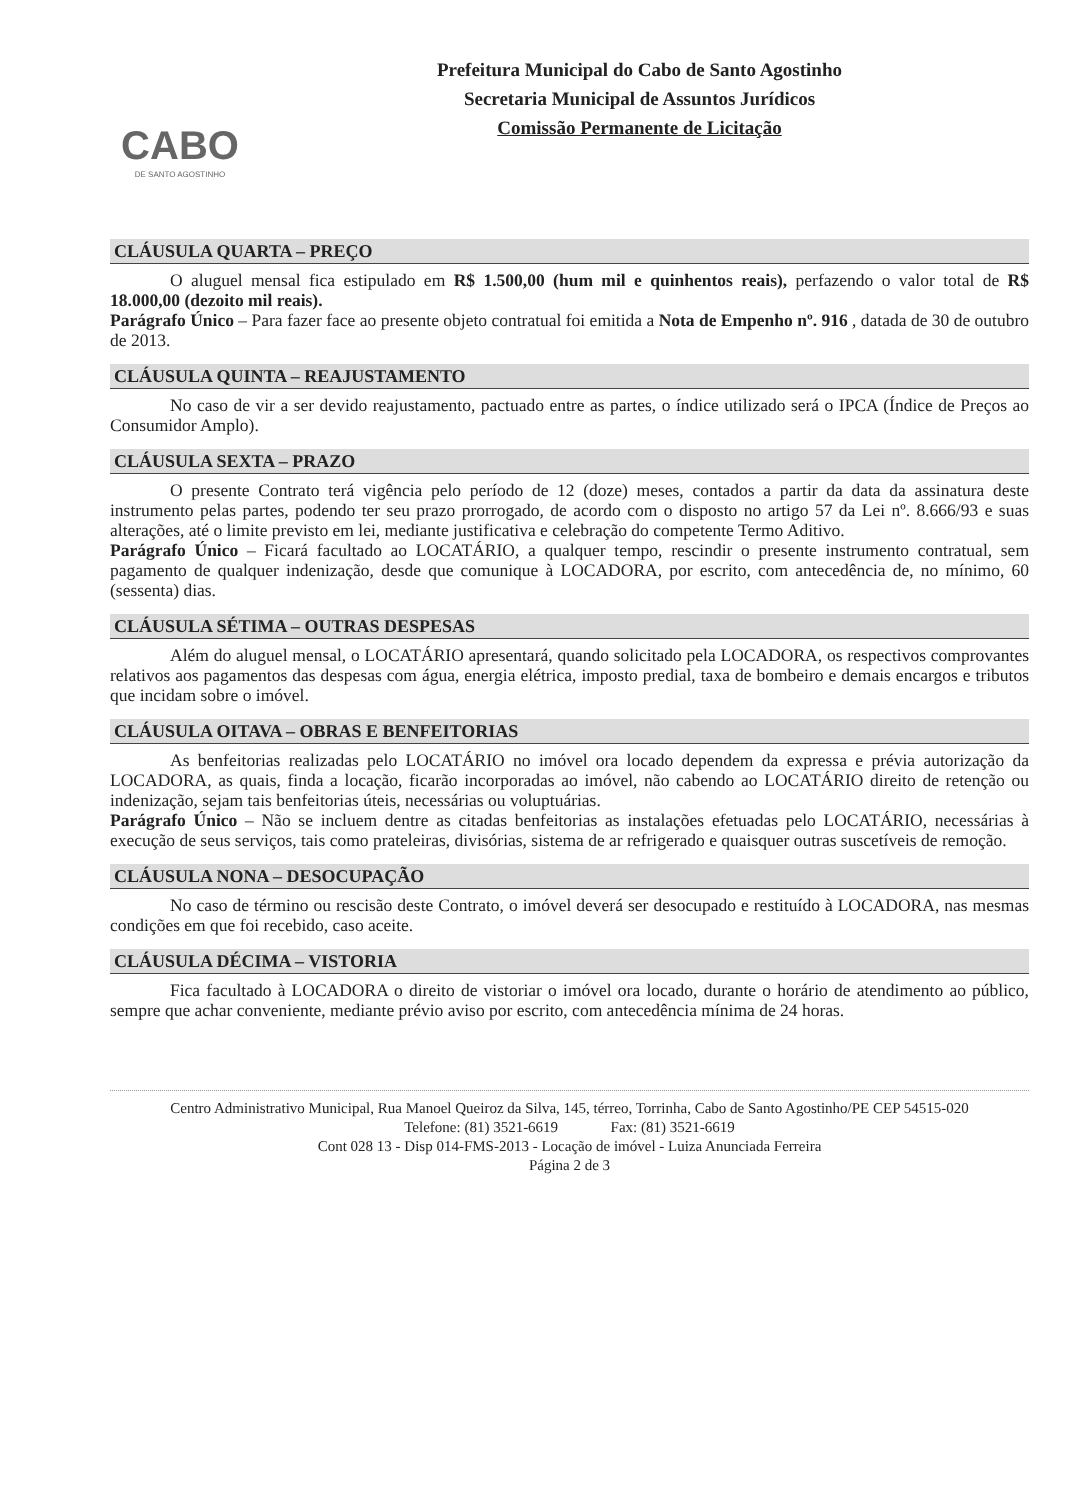CABO
DE SANTO AGOSTINHO
Prefeitura Municipal do Cabo de Santo Agostinho
Secretaria Municipal de Assuntos Jurídicos
Comissão Permanente de Licitação
CLÁUSULA QUARTA – PREÇO
O aluguel mensal fica estipulado em R$ 1.500,00 (hum mil e quinhentos reais), perfazendo o valor total de R$ 18.000,00 (dezoito mil reais).
Parágrafo Único – Para fazer face ao presente objeto contratual foi emitida a Nota de Empenho nº. 916 , datada de 30 de outubro de 2013.
CLÁUSULA QUINTA – REAJUSTAMENTO
No caso de vir a ser devido reajustamento, pactuado entre as partes, o índice utilizado será o IPCA (Índice de Preços ao Consumidor Amplo).
CLÁUSULA SEXTA – PRAZO
O presente Contrato terá vigência pelo período de 12 (doze) meses, contados a partir da data da assinatura deste instrumento pelas partes, podendo ter seu prazo prorrogado, de acordo com o disposto no artigo 57 da Lei nº. 8.666/93 e suas alterações, até o limite previsto em lei, mediante justificativa e celebração do competente Termo Aditivo.
Parágrafo Único – Ficará facultado ao LOCATÁRIO, a qualquer tempo, rescindir o presente instrumento contratual, sem pagamento de qualquer indenização, desde que comunique à LOCADORA, por escrito, com antecedência de, no mínimo, 60 (sessenta) dias.
CLÁUSULA SÉTIMA – OUTRAS DESPESAS
Além do aluguel mensal, o LOCATÁRIO apresentará, quando solicitado pela LOCADORA, os respectivos comprovantes relativos aos pagamentos das despesas com água, energia elétrica, imposto predial, taxa de bombeiro e demais encargos e tributos que incidam sobre o imóvel.
CLÁUSULA OITAVA – OBRAS E BENFEITORIAS
As benfeitorias realizadas pelo LOCATÁRIO no imóvel ora locado dependem da expressa e prévia autorização da LOCADORA, as quais, finda a locação, ficarão incorporadas ao imóvel, não cabendo ao LOCATÁRIO direito de retenção ou indenização, sejam tais benfeitorias úteis, necessárias ou voluptuárias.
Parágrafo Único – Não se incluem dentre as citadas benfeitorias as instalações efetuadas pelo LOCATÁRIO, necessárias à execução de seus serviços, tais como prateleiras, divisórias, sistema de ar refrigerado e quaisquer outras suscetíveis de remoção.
CLÁUSULA NONA – DESOCUPAÇÃO
No caso de término ou rescisão deste Contrato, o imóvel deverá ser desocupado e restituído à LOCADORA, nas mesmas condições em que foi recebido, caso aceite.
CLÁUSULA DÉCIMA – VISTORIA
Fica facultado à LOCADORA o direito de vistoriar o imóvel ora locado, durante o horário de atendimento ao público, sempre que achar conveniente, mediante prévio aviso por escrito, com antecedência mínima de 24 horas.
Centro Administrativo Municipal, Rua Manoel Queiroz da Silva, 145, térreo, Torrinha, Cabo de Santo Agostinho/PE CEP 54515-020
Telefone: (81) 3521-6619 Fax: (81) 3521-6619
Cont 028 13 - Disp 014-FMS-2013 - Locação de imóvel - Luiza Anunciada Ferreira
Página 2 de 3